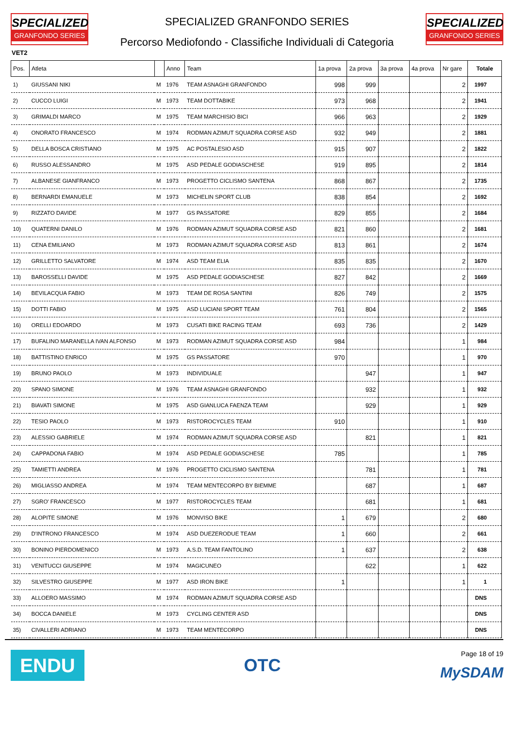SPECIALIZED
GRANFONDO SERIES
SPECIALIZED GRANFONDO SERIES
Percorso Mediofondo - Classifiche Individuali di Categoria
SPECIALIZED
GRANFONDO SERIES
VET2
| Pos. | Atleta | | Anno | Team | 1a prova | 2a prova | 3a prova | 4a prova | Nr gare | Totale |
| --- | --- | --- | --- | --- | --- | --- | --- | --- | --- | --- |
| 1) | GIUSSANI NIKI | M | 1976 | TEAM ASNAGHI GRANFONDO | 998 | 999 | | | 2 | 1997 |
| 2) | CUCCO LUIGI | M | 1973 | TEAM DOTTABIKE | 973 | 968 | | | 2 | 1941 |
| 3) | GRIMALDI MARCO | M | 1975 | TEAM MARCHISIO BICI | 966 | 963 | | | 2 | 1929 |
| 4) | ONORATO FRANCESCO | M | 1974 | RODMAN AZIMUT SQUADRA CORSE ASD | 932 | 949 | | | 2 | 1881 |
| 5) | DELLA BOSCA CRISTIANO | M | 1975 | AC POSTALESIO ASD | 915 | 907 | | | 2 | 1822 |
| 6) | RUSSO ALESSANDRO | M | 1975 | ASD PEDALE GODIASCHESE | 919 | 895 | | | 2 | 1814 |
| 7) | ALBANESE GIANFRANCO | M | 1973 | PROGETTO CICLISMO SANTENA | 868 | 867 | | | 2 | 1735 |
| 8) | BERNARDI EMANUELE | M | 1973 | MICHELIN SPORT CLUB | 838 | 854 | | | 2 | 1692 |
| 9) | RIZZATO DAVIDE | M | 1977 | GS PASSATORE | 829 | 855 | | | 2 | 1684 |
| 10) | QUATERNI DANILO | M | 1976 | RODMAN AZIMUT SQUADRA CORSE ASD | 821 | 860 | | | 2 | 1681 |
| 11) | CENA EMILIANO | M | 1973 | RODMAN AZIMUT SQUADRA CORSE ASD | 813 | 861 | | | 2 | 1674 |
| 12) | GRILLETTO SALVATORE | M | 1974 | ASD TEAM ELIA | 835 | 835 | | | 2 | 1670 |
| 13) | BAROSSELLI DAVIDE | M | 1975 | ASD PEDALE GODIASCHESE | 827 | 842 | | | 2 | 1669 |
| 14) | BEVILACQUA FABIO | M | 1973 | TEAM DE ROSA SANTINI | 826 | 749 | | | 2 | 1575 |
| 15) | DOTTI FABIO | M | 1975 | ASD LUCIANI SPORT TEAM | 761 | 804 | | | 2 | 1565 |
| 16) | ORELLI EDOARDO | M | 1973 | CUSATI BIKE RACING TEAM | 693 | 736 | | | 2 | 1429 |
| 17) | BUFALINO MARANELLA IVAN ALFONSO | M | 1973 | RODMAN AZIMUT SQUADRA CORSE ASD | 984 | | | | 1 | 984 |
| 18) | BATTISTINO ENRICO | M | 1975 | GS PASSATORE | 970 | | | | 1 | 970 |
| 19) | BRUNO PAOLO | M | 1973 | INDIVIDUALE | | 947 | | | 1 | 947 |
| 20) | SPANO SIMONE | M | 1976 | TEAM ASNAGHI GRANFONDO | | 932 | | | 1 | 932 |
| 21) | BIAVATI SIMONE | M | 1975 | ASD GIANLUCA FAENZA TEAM | | 929 | | | 1 | 929 |
| 22) | TESIO PAOLO | M | 1973 | RISTOROCYCLES TEAM | 910 | | | | 1 | 910 |
| 23) | ALESSIO GABRIELE | M | 1974 | RODMAN AZIMUT SQUADRA CORSE ASD | | 821 | | | 1 | 821 |
| 24) | CAPPADONA FABIO | M | 1974 | ASD PEDALE GODIASCHESE | 785 | | | | 1 | 785 |
| 25) | TAMIETTI ANDREA | M | 1976 | PROGETTO CICLISMO SANTENA | | 781 | | | 1 | 781 |
| 26) | MIGLIASSO ANDREA | M | 1974 | TEAM MENTECORPO BY BIEMME | | 687 | | | 1 | 687 |
| 27) | SGRO' FRANCESCO | M | 1977 | RISTOROCYCLES TEAM | | 681 | | | 1 | 681 |
| 28) | ALOPITE SIMONE | M | 1976 | MONVISO BIKE | 1 | 679 | | | 2 | 680 |
| 29) | D'INTRONO FRANCESCO | M | 1974 | ASD DUEZERODUE TEAM | 1 | 660 | | | 2 | 661 |
| 30) | BONINO PIERDOMENICO | M | 1973 | A.S.D. TEAM FANTOLINO | 1 | 637 | | | 2 | 638 |
| 31) | VENITUCCI GIUSEPPE | M | 1974 | MAGICUNEO | | 622 | | | 1 | 622 |
| 32) | SILVESTRO GIUSEPPE | M | 1977 | ASD IRON BIKE | 1 | | | | 1 | 1 |
| 33) | ALLOERO MASSIMO | M | 1974 | RODMAN AZIMUT SQUADRA CORSE ASD | | | | | | DNS |
| 34) | BOCCA DANIELE | M | 1973 | CYCLING CENTER ASD | | | | | | DNS |
| 35) | CIVALLERI ADRIANO | M | 1973 | TEAM MENTECORPO | | | | | | DNS |
ENDU
OTC
Page 18 of 19
MySDAM